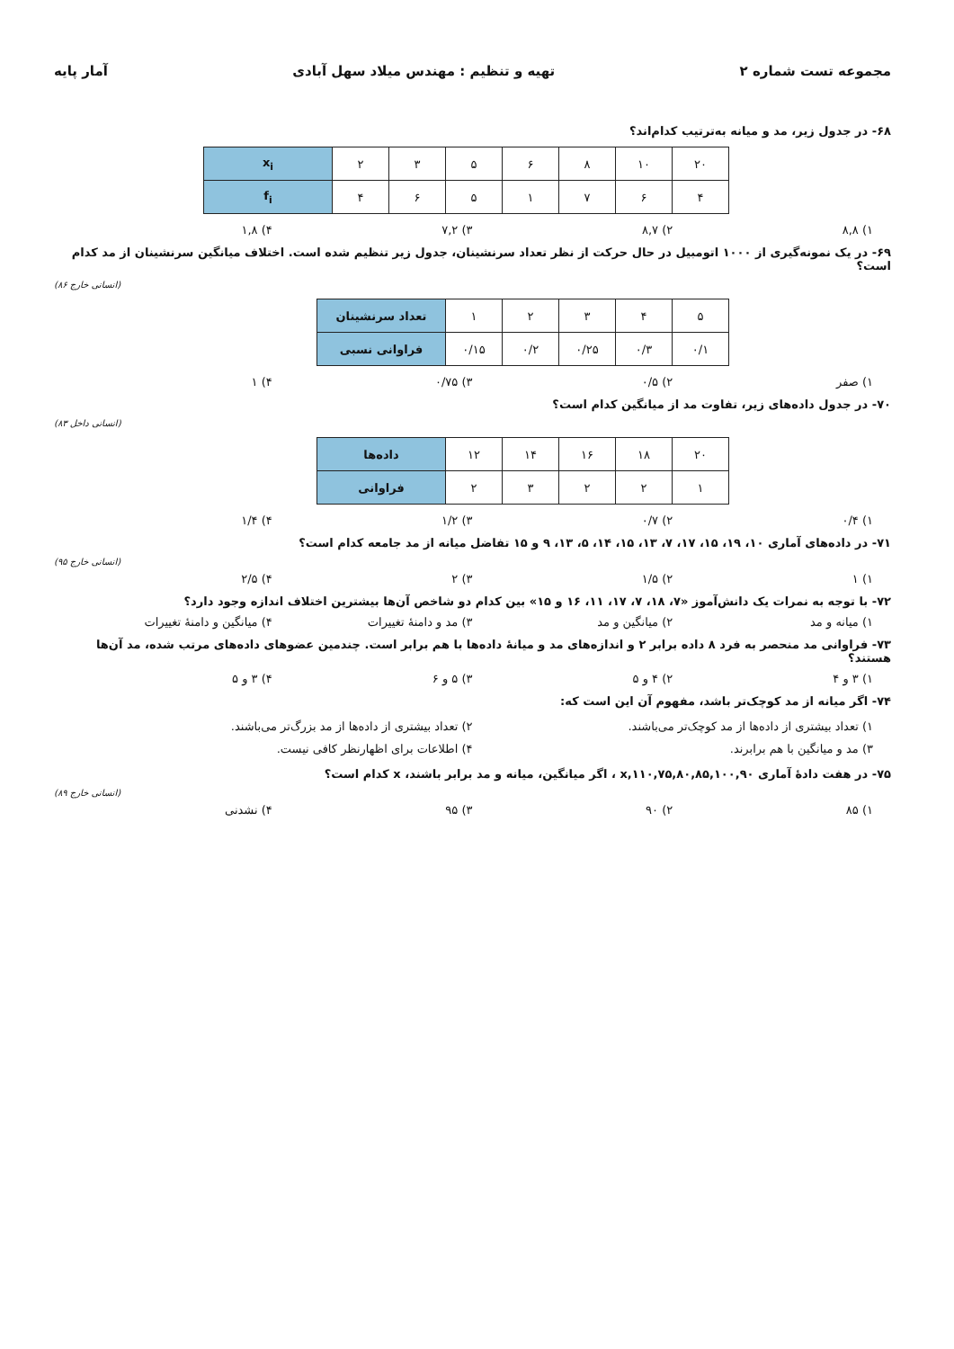مجموعه تست شماره ۲ تهیه و تنظیم : مهندس میلاد سهل آبادی آمار پایه
۶۸- در جدول زیر، مد و میانه به‌ترتیب کدام‌اند؟
| x<sub>i</sub> | ۲ | ۳ | ۵ | ۶ | ۸ | ۱۰ | ۲۰ |
| f<sub>i</sub> | ۴ | ۶ | ۵ | ۱ | ۷ | ۶ | ۴ |
۱) ۸,۸ ۲) ۸,۷ ۳) ۷,۲ ۴) ۱,۸
۶۹- در یک نمونه‌گیری از ۱۰۰۰ اتومبیل در حال حرکت از نظر تعداد سرنشینان، جدول زیر تنظیم شده است. اختلاف میانگین سرنشینان از مد کدام است؟
(انسانی خارج ۸۶)
| تعداد سرنشینان | ۱ | ۲ | ۳ | ۴ | ۵ |
| فراوانی نسبی | ۰/۱۵ | ۰/۲ | ۰/۲۵ | ۰/۳ | ۰/۱ |
۱) صفر ۲) ۰/۵ ۳) ۰/۷۵ ۴) ۱
۷۰- در جدول داده‌های زیر، تفاوت مد از میانگین کدام است؟
(انسانی داخل ۸۳)
| داده‌ها | ۱۲ | ۱۴ | ۱۶ | ۱۸ | ۲۰ |
| فراوانی | ۲ | ۳ | ۲ | ۲ | ۱ |
۱) ۰/۴ ۲) ۰/۷ ۳) ۱/۲ ۴) ۱/۴
۷۱- در داده‌های آماری ۱۰، ۱۹، ۱۵، ۱۷، ۷، ۱۳، ۱۵، ۱۴، ۵، ۱۳، ۹ و ۱۵ تفاضل میانه از مد جامعه کدام است؟
(انسانی خارج ۹۵)
۱) ۱ ۲) ۱/۵ ۳) ۲ ۴) ۲/۵
۷۲- با توجه به نمرات یک دانش‌آموز «۷، ۱۸، ۷، ۱۷، ۱۱، ۱۶ و ۱۵» بین کدام دو شاخص آن‌ها بیشترین اختلاف اندازه وجود دارد؟
۱) میانه و مد ۲) میانگین و مد ۳) مد و دامنهٔ تغییرات ۴) میانگین و دامنهٔ تغییرات
۷۳- فراوانی مد منحصر به فرد ۸ داده برابر ۲ و اندازه‌های مد و میانهٔ داده‌ها با هم برابر است. چندمین عضوهای داده‌های مرتب شده، مد آن‌ها هستند؟
۱) ۳ و ۴ ۲) ۴ و ۵ ۳) ۵ و ۶ ۴) ۳ و ۵
۷۴- اگر میانه از مد کوچک‌تر باشد، مفهوم آن این است که:
۱) تعداد بیشتری از داده‌ها از مد کوچک‌تر می‌باشند. ۲) تعداد بیشتری از داده‌ها از مد بزرگ‌تر می‌باشند. ۳) مد و میانگین با هم برابرند. ۴) اطلاعات برای اظهارنظر کافی نیست.
۷۵- در هفت دادهٔ آماری x,۱۱۰,۷۵,۸۰,۸۵,۱۰۰,۹۰ ، اگر میانگین، میانه و مد برابر باشند، x کدام است؟
(انسانی خارج ۸۹)
۱) ۸۵ ۲) ۹۰ ۳) ۹۵ ۴) نشدنی